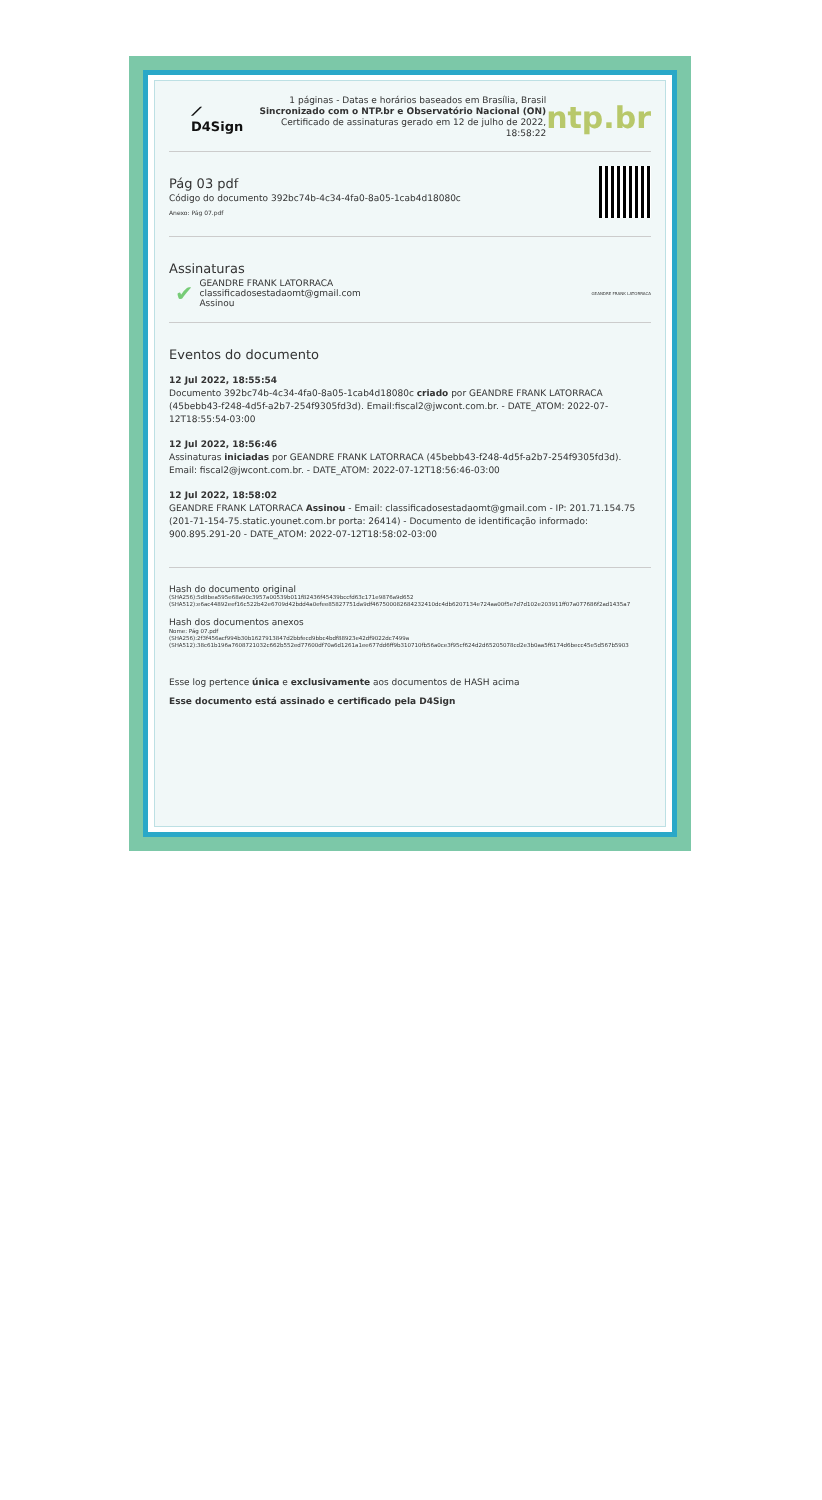⟋ D4Sign
1 páginas - Datas e horários baseados em Brasília, Brasil
Sincronizado com o NTP.br e Observatório Nacional (ON)
Certificado de assinaturas gerado em 12 de julho de 2022, 18:58:22
ntp.br
Pág 03 pdf
Código do documento 392bc74b-4c34-4fa0-8a05-1cab4d18080c
Anexo: Pág 07.pdf
Assinaturas
✔
GEANDRE FRANK LATORRACA
classificadosestadaomt@gmail.com
Assinou
GEANDRE FRANK LATORRACA
Eventos do documento
12 Jul 2022, 18:55:54
Documento 392bc74b-4c34-4fa0-8a05-1cab4d18080c criado por GEANDRE FRANK LATORRACA (45bebb43-f248-4d5f-a2b7-254f9305fd3d). Email:fiscal2@jwcont.com.br. - DATE_ATOM: 2022-07-12T18:55:54-03:00
12 Jul 2022, 18:56:46
Assinaturas iniciadas por GEANDRE FRANK LATORRACA (45bebb43-f248-4d5f-a2b7-254f9305fd3d). Email: fiscal2@jwcont.com.br. - DATE_ATOM: 2022-07-12T18:56:46-03:00
12 Jul 2022, 18:58:02
GEANDRE FRANK LATORRACA Assinou - Email: classificadosestadaomt@gmail.com - IP: 201.71.154.75 (201-71-154-75.static.younet.com.br porta: 26414) - Documento de identificação informado: 900.895.291-20 - DATE_ATOM: 2022-07-12T18:58:02-03:00
Hash do documento original
(SHA256):5d8bea595e68a90c3957a00539b011f82436f45439bccfd63c171e9876a9d652
(SHA512):e6ac44892eef16c522b42e6709d42bdd4a0efee85827751da9df467500082684232410dc4db6207134e724aa00f5e7d7d102e203911ff07a077686f2ad1435a7
Hash dos documentos anexos
Nome: Pág 07.pdf
(SHA256):2f3f456acf994b30b1627913847d2bbfecd9bbc4bdf88923e42df9022dc7499a
(SHA512):38c61b196a7608721032c662b552ed77600df70a6d1261a1ee677dd6ff9b310710fb56a0ce3f95cf624d2d65205078cd2e3b0aa5f6174d6becc45e5d567b5903
Esse log pertence única e exclusivamente aos documentos de HASH acima
Esse documento está assinado e certificado pela D4Sign